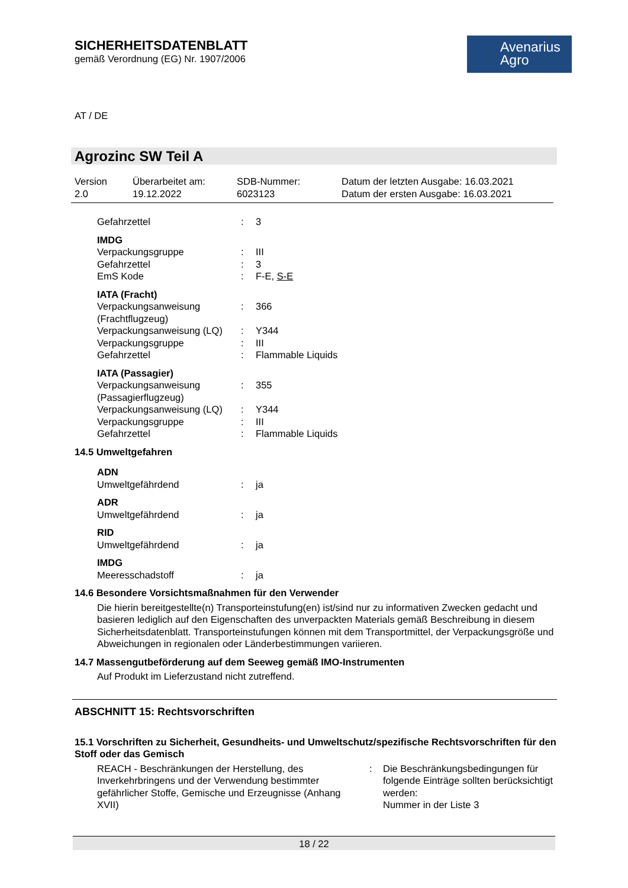SICHERHEITSDATENBLATT
gemäß Verordnung (EG) Nr. 1907/2006
Avenarius
Agro
AT / DE
Agrozinc SW Teil A
| Version 2.0 | Überarbeitet am: 19.12.2022 | SDB-Nummer: 6023123 | Datum der letzten Ausgabe: 16.03.2021 Datum der ersten Ausgabe: 16.03.2021 |
| Gefahrzettel | : | 3 |
| IMDG | | |
| Verpackungsgruppe | : | III |
| Gefahrzettel | : | 3 |
| EmS Kode | : | F-E, S-E |
| IATA (Fracht) | | |
| Verpackungsanweisung (Frachtflugzeug) | : | 366 |
| Verpackungsanweisung (LQ) | : | Y344 |
| Verpackungsgruppe | : | III |
| Gefahrzettel | : | Flammable Liquids |
| IATA (Passagier) | | |
| Verpackungsanweisung (Passagierflugzeug) | : | 355 |
| Verpackungsanweisung (LQ) | : | Y344 |
| Verpackungsgruppe | : | III |
| Gefahrzettel | : | Flammable Liquids |
| 14.5 Umweltgefahren | | |
| ADN | | |
| Umweltgefährdend | : | ja |
| ADR | | |
| Umweltgefährdend | : | ja |
| RID | | |
| Umweltgefährdend | : | ja |
| IMDG | | |
| Meeresschadstoff | : | ja |
14.6 Besondere Vorsichtsmaßnahmen für den Verwender
Die hierin bereitgestellte(n) Transporteinstufung(en) ist/sind nur zu informativen Zwecken gedacht und basieren lediglich auf den Eigenschaften des unverpackten Materials gemäß Beschreibung in diesem Sicherheitsdatenblatt. Transporteinstufungen können mit dem Transportmittel, der Verpackungsgröße und Abweichungen in regionalen oder Länderbestimmungen variieren.
14.7 Massengutbeförderung auf dem Seeweg gemäß IMO-Instrumenten
Auf Produkt im Lieferzustand nicht zutreffend.
ABSCHNITT 15: Rechtsvorschriften
15.1 Vorschriften zu Sicherheit, Gesundheits- und Umweltschutz/spezifische Rechtsvorschriften für den Stoff oder das Gemisch
| REACH - Beschränkungen der Herstellung, des Inverkehrbringens und der Verwendung bestimmter gefährlicher Stoffe, Gemische und Erzeugnisse (Anhang XVII) | : | Die Beschränkungsbedingungen für folgende Einträge sollten berücksichtigt werden: Nummer in der Liste 3 |
18 / 22